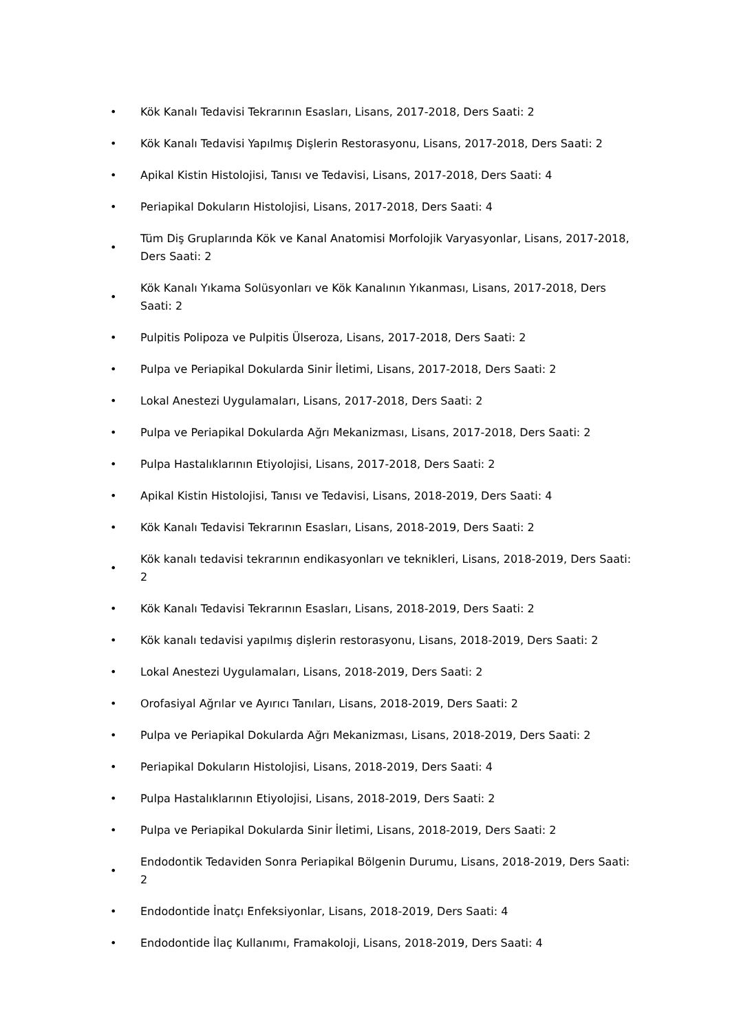• Kök Kanalı Tedavisi Tekrarının Esasları, Lisans, 2017-2018, Ders Saati: 2
• Kök Kanalı Tedavisi Yapılmış Dişlerin Restorasyonu, Lisans, 2017-2018, Ders Saati: 2
• Apikal Kistin Histolojisi, Tanısı ve Tedavisi, Lisans, 2017-2018, Ders Saati: 4
• Periapikal Dokuların Histolojisi, Lisans, 2017-2018, Ders Saati: 4
• Tüm Diş Gruplarında Kök ve Kanal Anatomisi Morfolojik Varyasyonlar, Lisans, 2017-2018, Ders Saati: 2
• Kök Kanalı Yıkama Solüsyonları ve Kök Kanalının Yıkanması, Lisans, 2017-2018, Ders Saati: 2
• Pulpitis Polipoza ve Pulpitis Ülseroza, Lisans, 2017-2018, Ders Saati: 2
• Pulpa ve Periapikal Dokularda Sinir İletimi, Lisans, 2017-2018, Ders Saati: 2
• Lokal Anestezi Uygulamaları, Lisans, 2017-2018, Ders Saati: 2
• Pulpa ve Periapikal Dokularda Ağrı Mekanizması, Lisans, 2017-2018, Ders Saati: 2
• Pulpa Hastalıklarının Etiyolojisi, Lisans, 2017-2018, Ders Saati: 2
• Apikal Kistin Histolojisi, Tanısı ve Tedavisi, Lisans, 2018-2019, Ders Saati: 4
• Kök Kanalı Tedavisi Tekrarının Esasları, Lisans, 2018-2019, Ders Saati: 2
• Kök kanalı tedavisi tekrarının endikasyonları ve teknikleri, Lisans, 2018-2019, Ders Saati: 2
• Kök Kanalı Tedavisi Tekrarının Esasları, Lisans, 2018-2019, Ders Saati: 2
• Kök kanalı tedavisi yapılmış dişlerin restorasyonu, Lisans, 2018-2019, Ders Saati: 2
• Lokal Anestezi Uygulamaları, Lisans, 2018-2019, Ders Saati: 2
• Orofasiyal Ağrılar ve Ayırıcı Tanıları, Lisans, 2018-2019, Ders Saati: 2
• Pulpa ve Periapikal Dokularda Ağrı Mekanizması, Lisans, 2018-2019, Ders Saati: 2
• Periapikal Dokuların Histolojisi, Lisans, 2018-2019, Ders Saati: 4
• Pulpa Hastalıklarının Etiyolojisi, Lisans, 2018-2019, Ders Saati: 2
• Pulpa ve Periapikal Dokularda Sinir İletimi, Lisans, 2018-2019, Ders Saati: 2
• Endodontik Tedaviden Sonra Periapikal Bölgenin Durumu, Lisans, 2018-2019, Ders Saati: 2
• Endodontide İnatçı Enfeksiyonlar, Lisans, 2018-2019, Ders Saati: 4
• Endodontide İlaç Kullanımı, Framakoloji, Lisans, 2018-2019, Ders Saati: 4